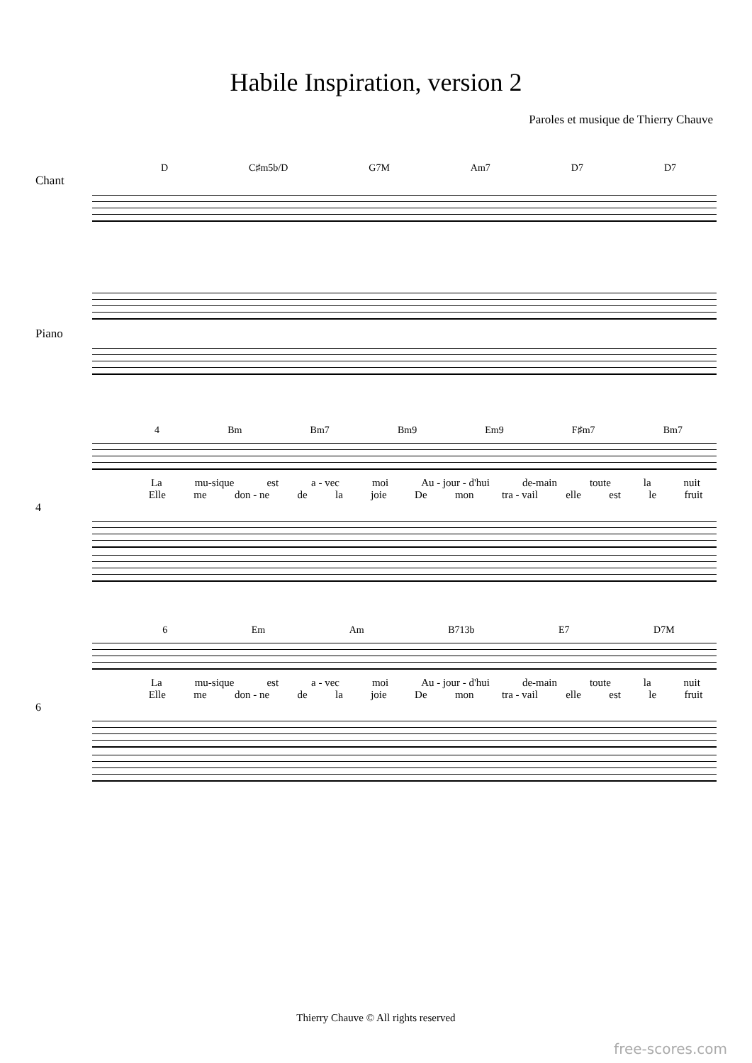Habile Inspiration, version 2
Paroles et musique de Thierry Chauve
D C♯m5b/D G7M Am7 D7 D7
Chant
Piano
4 Bm Bm7 Bm9 Em9 F♯m7 Bm7
La mu-sique est a - vec moi Au - jour - d'hui de-main toute la nuit
Elle me don - ne de la joie De mon tra - vail elle est le fruit
4
6 Em Am B713b E7 D7M
La mu-sique est a - vec moi Au - jour - d'hui de-main toute la nuit
Elle me don - ne de la joie De mon tra - vail elle est le fruit
6
Thierry Chauve © All rights reserved
free-scores.com